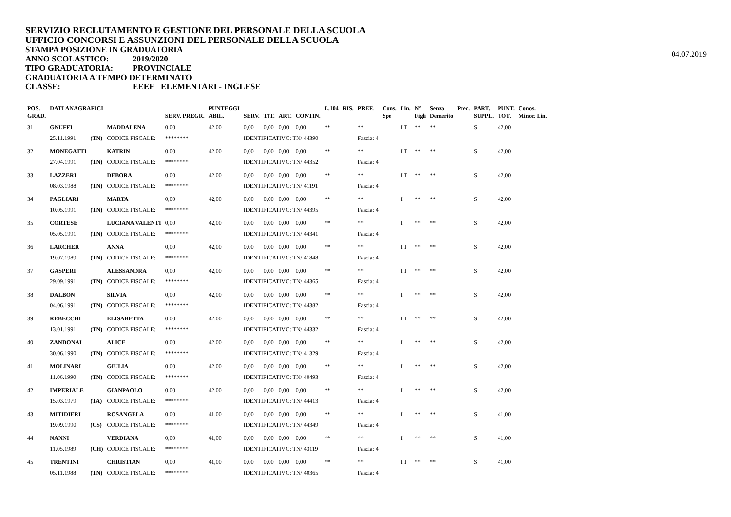SERVIZIO RECLUTAMENTO E GESTIONE DEL PERSONALE DELLA SCUOLA
UFFICIO CONCORSI E ASSUNZIONI DEL PERSONALE DELLA SCUOLA
STAMPA POSIZIONE IN GRADUATORIA
ANNO SCOLASTICO: 2019/2020
TIPO GRADUATORIA: PROVINCIALE
GRADUATORIA A TEMPO DETERMINATO
CLASSE: EEEE ELEMENTARI - INGLESE
04.07.2019
| POS. GRAD. | DATI ANAGRAFICI | | | SERV. PREGR. | PUNTEGGI ABIL. | SERV. | TIT. | ART. | CONTIN. | L.104 | RIS. | PREF. | Cons. Spe | Lin. | N° Figli | Senza Demerito | Prec. | PART. SUPPL. | PUNT. TOT. | Conos. Minor. Lin. |
| --- | --- | --- | --- | --- | --- | --- | --- | --- | --- | --- | --- | --- | --- | --- | --- | --- | --- | --- | --- | --- |
| 31 | GNUFFI | | MADDALENA | 0,00 | 42,00 | 0,00 | 0,00 | 0,00 | 0,00 | ** | | ** | | I T | ** | ** | | S | 42,00 | |
| | 25.11.1991 | (TN) | CODICE FISCALE: | ******** | | IDENTIFICATIVO: TN/ 44390 | | | | | | Fascia: 4 | | | | | | | | |
| 32 | MONEGATTI | | KATRIN | 0,00 | 42,00 | 0,00 | 0,00 | 0,00 | 0,00 | ** | | ** | | I T | ** | ** | | S | 42,00 | |
| | 27.04.1991 | (TN) | CODICE FISCALE: | ******** | | IDENTIFICATIVO: TN/ 44352 | | | | | | Fascia: 4 | | | | | | | | |
| 33 | LAZZERI | | DEBORA | 0,00 | 42,00 | 0,00 | 0,00 | 0,00 | 0,00 | ** | | ** | | I T | ** | ** | | S | 42,00 | |
| | 08.03.1988 | (TN) | CODICE FISCALE: | ******** | | IDENTIFICATIVO: TN/ 41191 | | | | | | Fascia: 4 | | | | | | | | |
| 34 | PAGLIARI | | MARTA | 0,00 | 42,00 | 0,00 | 0,00 | 0,00 | 0,00 | ** | | ** | | I | ** | ** | | S | 42,00 | |
| | 10.05.1991 | (TN) | CODICE FISCALE: | ******** | | IDENTIFICATIVO: TN/ 44395 | | | | | | Fascia: 4 | | | | | | | | |
| 35 | CORTESE | | LUCIANA VALENTI | 0,00 | 42,00 | 0,00 | 0,00 | 0,00 | 0,00 | ** | | ** | | I | ** | ** | | S | 42,00 | |
| | 05.05.1991 | (TN) | CODICE FISCALE: | ******** | | IDENTIFICATIVO: TN/ 44341 | | | | | | Fascia: 4 | | | | | | | | |
| 36 | LARCHER | | ANNA | 0,00 | 42,00 | 0,00 | 0,00 | 0,00 | 0,00 | ** | | ** | | I T | ** | ** | | S | 42,00 | |
| | 19.07.1989 | (TN) | CODICE FISCALE: | ******** | | IDENTIFICATIVO: TN/ 41848 | | | | | | Fascia: 4 | | | | | | | | |
| 37 | GASPERI | | ALESSANDRA | 0,00 | 42,00 | 0,00 | 0,00 | 0,00 | 0,00 | ** | | ** | | I T | ** | ** | | S | 42,00 | |
| | 29.09.1991 | (TN) | CODICE FISCALE: | ******** | | IDENTIFICATIVO: TN/ 44365 | | | | | | Fascia: 4 | | | | | | | | |
| 38 | DALBON | | SILVIA | 0,00 | 42,00 | 0,00 | 0,00 | 0,00 | 0,00 | ** | | ** | | I | ** | ** | | S | 42,00 | |
| | 04.06.1991 | (TN) | CODICE FISCALE: | ******** | | IDENTIFICATIVO: TN/ 44382 | | | | | | Fascia: 4 | | | | | | | | |
| 39 | REBECCHI | | ELISABETTA | 0,00 | 42,00 | 0,00 | 0,00 | 0,00 | 0,00 | ** | | ** | | I T | ** | ** | | S | 42,00 | |
| | 13.01.1991 | (TN) | CODICE FISCALE: | ******** | | IDENTIFICATIVO: TN/ 44332 | | | | | | Fascia: 4 | | | | | | | | |
| 40 | ZANDONAI | | ALICE | 0,00 | 42,00 | 0,00 | 0,00 | 0,00 | 0,00 | ** | | ** | | I | ** | ** | | S | 42,00 | |
| | 30.06.1990 | (TN) | CODICE FISCALE: | ******** | | IDENTIFICATIVO: TN/ 41329 | | | | | | Fascia: 4 | | | | | | | | |
| 41 | MOLINARI | | GIULIA | 0,00 | 42,00 | 0,00 | 0,00 | 0,00 | 0,00 | ** | | ** | | I | ** | ** | | S | 42,00 | |
| | 11.06.1990 | (TN) | CODICE FISCALE: | ******** | | IDENTIFICATIVO: TN/ 40493 | | | | | | Fascia: 4 | | | | | | | | |
| 42 | IMPERIALE | | GIANPAOLO | 0,00 | 42,00 | 0,00 | 0,00 | 0,00 | 0,00 | ** | | ** | | I | ** | ** | | S | 42,00 | |
| | 15.03.1979 | (TA) | CODICE FISCALE: | ******** | | IDENTIFICATIVO: TN/ 44413 | | | | | | Fascia: 4 | | | | | | | | |
| 43 | MITIDIERI | | ROSANGELA | 0,00 | 41,00 | 0,00 | 0,00 | 0,00 | 0,00 | ** | | ** | | I | ** | ** | | S | 41,00 | |
| | 19.09.1990 | (CS) | CODICE FISCALE: | ******** | | IDENTIFICATIVO: TN/ 44349 | | | | | | Fascia: 4 | | | | | | | | |
| 44 | NANNI | | VERDIANA | 0,00 | 41,00 | 0,00 | 0,00 | 0,00 | 0,00 | ** | | ** | | I | ** | ** | | S | 41,00 | |
| | 11.05.1989 | (CH) | CODICE FISCALE: | ******** | | IDENTIFICATIVO: TN/ 43119 | | | | | | Fascia: 4 | | | | | | | | |
| 45 | TRENTINI | | CHRISTIAN | 0,00 | 41,00 | 0,00 | 0,00 | 0,00 | 0,00 | ** | | ** | | I T | ** | ** | | S | 41,00 | |
| | 05.11.1988 | (TN) | CODICE FISCALE: | ******** | | IDENTIFICATIVO: TN/ 40365 | | | | | | Fascia: 4 | | | | | | | | |